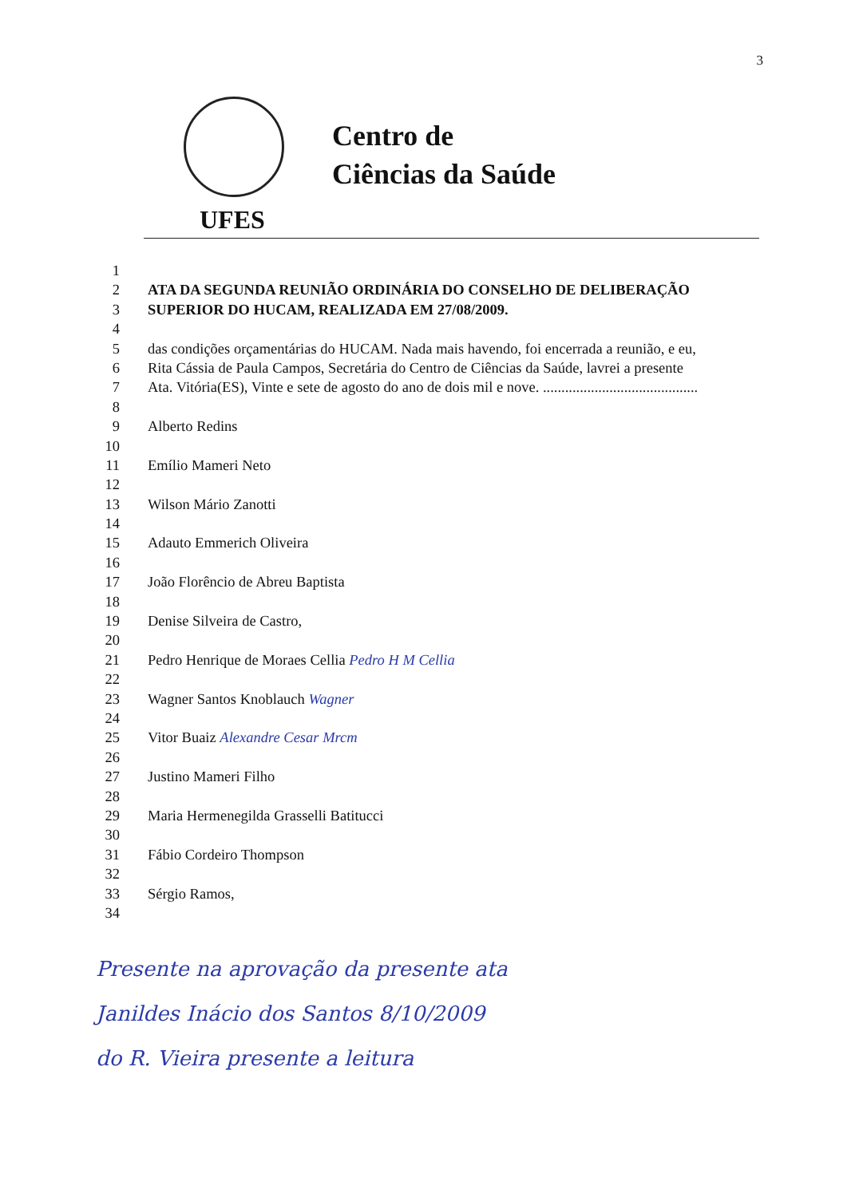3
Centro de
Ciências da Saúde
UFES
1
2 ATA DA SEGUNDA REUNIÃO ORDINÁRIA DO CONSELHO DE DELIBERAÇÃO
3 SUPERIOR DO HUCAM, REALIZADA EM 27/08/2009.
4
5 das condições orçamentárias do HUCAM. Nada mais havendo, foi encerrada a reunião, e eu,
6 Rita Cássia de Paula Campos, Secretária do Centro de Ciências da Saúde, lavrei a presente
7 Ata. Vitória(ES), Vinte e sete de agosto do ano de dois mil e nove. ..........................................
8
9 Alberto Redins
10
11 Emílio Mameri Neto
12
13 Wilson Mário Zanotti
14
15 Adauto Emmerich Oliveira
16
17 João Florêncio de Abreu Baptista
18
19 Denise Silveira de Castro,
20
21 Pedro Henrique de Moraes Cellia Pedro H M Cellia
22
23 Wagner Santos Knoblauch Wagner
24
25 Vitor Buaiz Alexandre Cesar Mrcm
26
27 Justino Mameri Filho
28
29 Maria Hermenegilda Grasselli Batitucci
30
31 Fábio Cordeiro Thompson
32
33 Sérgio Ramos,
34
Presente na aprovação da presente ata
Janildes Inácio dos Santos 8/10/2009
do R. Vieira presente a leitura